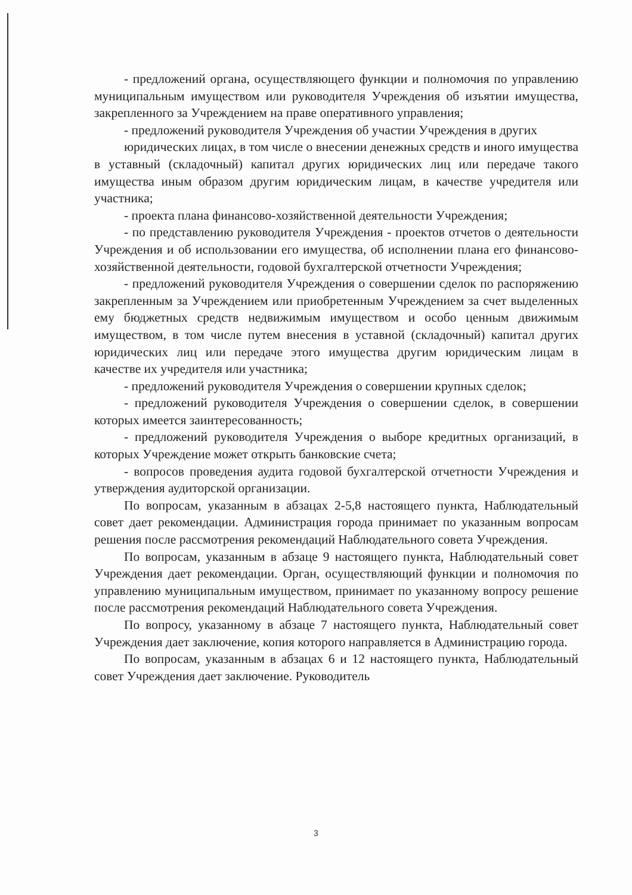- предложений органа, осуществляющего функции и полномочия по управлению муниципальным имуществом или руководителя Учреждения об изъятии имущества, закрепленного за Учреждением на праве оперативного управления;
- предложений руководителя Учреждения об участии Учреждения в других
юридических лицах, в том числе о внесении денежных средств и иного имущества в уставный (складочный) капитал других юридических лиц или передаче такого имущества иным образом другим юридическим лицам, в качестве учредителя или участника;
- проекта плана финансово-хозяйственной деятельности Учреждения;
- по представлению руководителя Учреждения - проектов отчетов о деятельности Учреждения и об использовании его имущества, об исполнении плана его финансово-хозяйственной деятельности, годовой бухгалтерской отчетности Учреждения;
- предложений руководителя Учреждения о совершении сделок по распоряжению закрепленным за Учреждением или приобретенным Учреждением за счет выделенных ему бюджетных средств недвижимым имуществом и особо ценным движимым имуществом, в том числе путем внесения в уставной (складочный) капитал других юридических лиц или передаче этого имущества другим юридическим лицам в качестве их учредителя или участника;
- предложений руководителя Учреждения о совершении крупных сделок;
- предложений руководителя Учреждения о совершении сделок, в совершении которых имеется заинтересованность;
- предложений руководителя Учреждения о выборе кредитных организаций, в которых Учреждение может открыть банковские счета;
- вопросов проведения аудита годовой бухгалтерской отчетности Учреждения и утверждения аудиторской организации.
По вопросам, указанным в абзацах 2-5,8 настоящего пункта, Наблюдательный совет дает рекомендации. Администрация города принимает по указанным вопросам решения после рассмотрения рекомендаций Наблюдательного совета Учреждения.
По вопросам, указанным в абзаце 9 настоящего пункта, Наблюдательный совет Учреждения дает рекомендации. Орган, осуществляющий функции и полномочия по управлению муниципальным имуществом, принимает по указанному вопросу решение после рассмотрения рекомендаций Наблюдательного совета Учреждения.
По вопросу, указанному в абзаце 7 настоящего пункта, Наблюдательный совет Учреждения дает заключение, копия которого направляется в Администрацию города.
По вопросам, указанным в абзацах 6 и 12 настоящего пункта, Наблюдательный совет Учреждения дает заключение. Руководитель
3